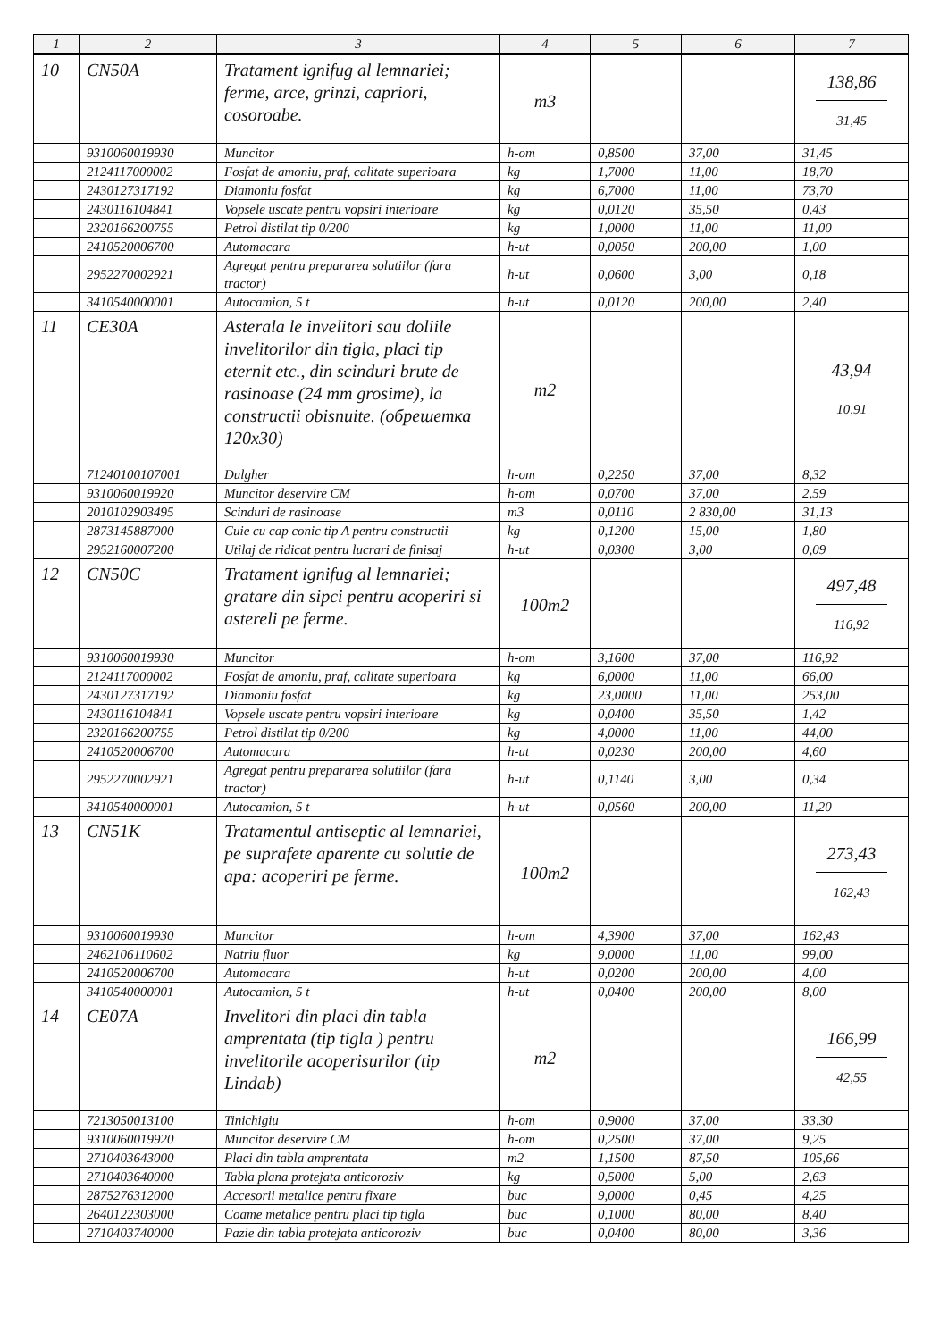| 1 | 2 | 3 | 4 | 5 | 6 | 7 |
| --- | --- | --- | --- | --- | --- | --- |
| 10 | CN50A | Tratament ignifug al lemnariei; ferme, arce, grinzi, capriori, cosoroabe. | m3 | | | 138,86 31,45 |
| | 9310060019930 | Muncitor | h-om | 0,8500 | 37,00 | 31,45 |
| | 2124117000002 | Fosfat de amoniu, praf, calitate superioara | kg | 1,7000 | 11,00 | 18,70 |
| | 2430127317192 | Diamoniu fosfat | kg | 6,7000 | 11,00 | 73,70 |
| | 2430116104841 | Vopsele uscate pentru vopsiri interioare | kg | 0,0120 | 35,50 | 0,43 |
| | 2320166200755 | Petrol distilat tip 0/200 | kg | 1,0000 | 11,00 | 11,00 |
| | 2410520006700 | Automacara | h-ut | 0,0050 | 200,00 | 1,00 |
| | 2952270002921 | Agregat pentru prepararea solutiilor (fara tractor) | h-ut | 0,0600 | 3,00 | 0,18 |
| | 3410540000001 | Autocamion, 5 t | h-ut | 0,0120 | 200,00 | 2,40 |
| 11 | CE30A | Asterala le invelitori sau doliile invelitorilor din tigla, placi tip eternit etc., din scinduri brute de rasinoase (24 mm grosime), la constructii obisnuite. (обрешетка 120x30) | m2 | | | 43,94 10,91 |
| | 71240100107001 | Dulgher | h-om | 0,2250 | 37,00 | 8,32 |
| | 9310060019920 | Muncitor deservire CM | h-om | 0,0700 | 37,00 | 2,59 |
| | 2010102903495 | Scinduri de rasinoase | m3 | 0,0110 | 2 830,00 | 31,13 |
| | 2873145887000 | Cuie cu cap conic tip A pentru constructii | kg | 0,1200 | 15,00 | 1,80 |
| | 2952160007200 | Utilaj de ridicat pentru lucrari de finisaj | h-ut | 0,0300 | 3,00 | 0,09 |
| 12 | CN50C | Tratament ignifug al lemnariei; gratare din sipci pentru acoperiri si astereli pe ferme. | 100m2 | | | 497,48 116,92 |
| | 9310060019930 | Muncitor | h-om | 3,1600 | 37,00 | 116,92 |
| | 2124117000002 | Fosfat de amoniu, praf, calitate superioara | kg | 6,0000 | 11,00 | 66,00 |
| | 2430127317192 | Diamoniu fosfat | kg | 23,0000 | 11,00 | 253,00 |
| | 2430116104841 | Vopsele uscate pentru vopsiri interioare | kg | 0,0400 | 35,50 | 1,42 |
| | 2320166200755 | Petrol distilat tip 0/200 | kg | 4,0000 | 11,00 | 44,00 |
| | 2410520006700 | Automacara | h-ut | 0,0230 | 200,00 | 4,60 |
| | 2952270002921 | Agregat pentru prepararea solutiilor (fara tractor) | h-ut | 0,1140 | 3,00 | 0,34 |
| | 3410540000001 | Autocamion, 5 t | h-ut | 0,0560 | 200,00 | 11,20 |
| 13 | CN51K | Tratamentul antiseptic al lemnariei, pe suprafete aparente cu solutie de apa: acoperiri pe ferme. | 100m2 | | | 273,43 162,43 |
| | 9310060019930 | Muncitor | h-om | 4,3900 | 37,00 | 162,43 |
| | 2462106110602 | Natriu fluor | kg | 9,0000 | 11,00 | 99,00 |
| | 2410520006700 | Automacara | h-ut | 0,0200 | 200,00 | 4,00 |
| | 3410540000001 | Autocamion, 5 t | h-ut | 0,0400 | 200,00 | 8,00 |
| 14 | CE07A | Invelitori din placi din tabla amprentata (tip tigla ) pentru invelitorile acoperisurilor (tip Lindab) | m2 | | | 166,99 42,55 |
| | 7213050013100 | Tinichigiu | h-om | 0,9000 | 37,00 | 33,30 |
| | 9310060019920 | Muncitor deservire CM | h-om | 0,2500 | 37,00 | 9,25 |
| | 2710403643000 | Placi din tabla amprentata | m2 | 1,1500 | 87,50 | 105,66 |
| | 2710403640000 | Tabla plana protejata anticoroziv | kg | 0,5000 | 5,00 | 2,63 |
| | 2875276312000 | Accesorii metalice pentru fixare | buc | 9,0000 | 0,45 | 4,25 |
| | 2640122303000 | Coame metalice pentru placi tip tigla | buc | 0,1000 | 80,00 | 8,40 |
| | 2710403740000 | Pazie din tabla protejata anticoroziv | buc | 0,0400 | 80,00 | 3,36 |